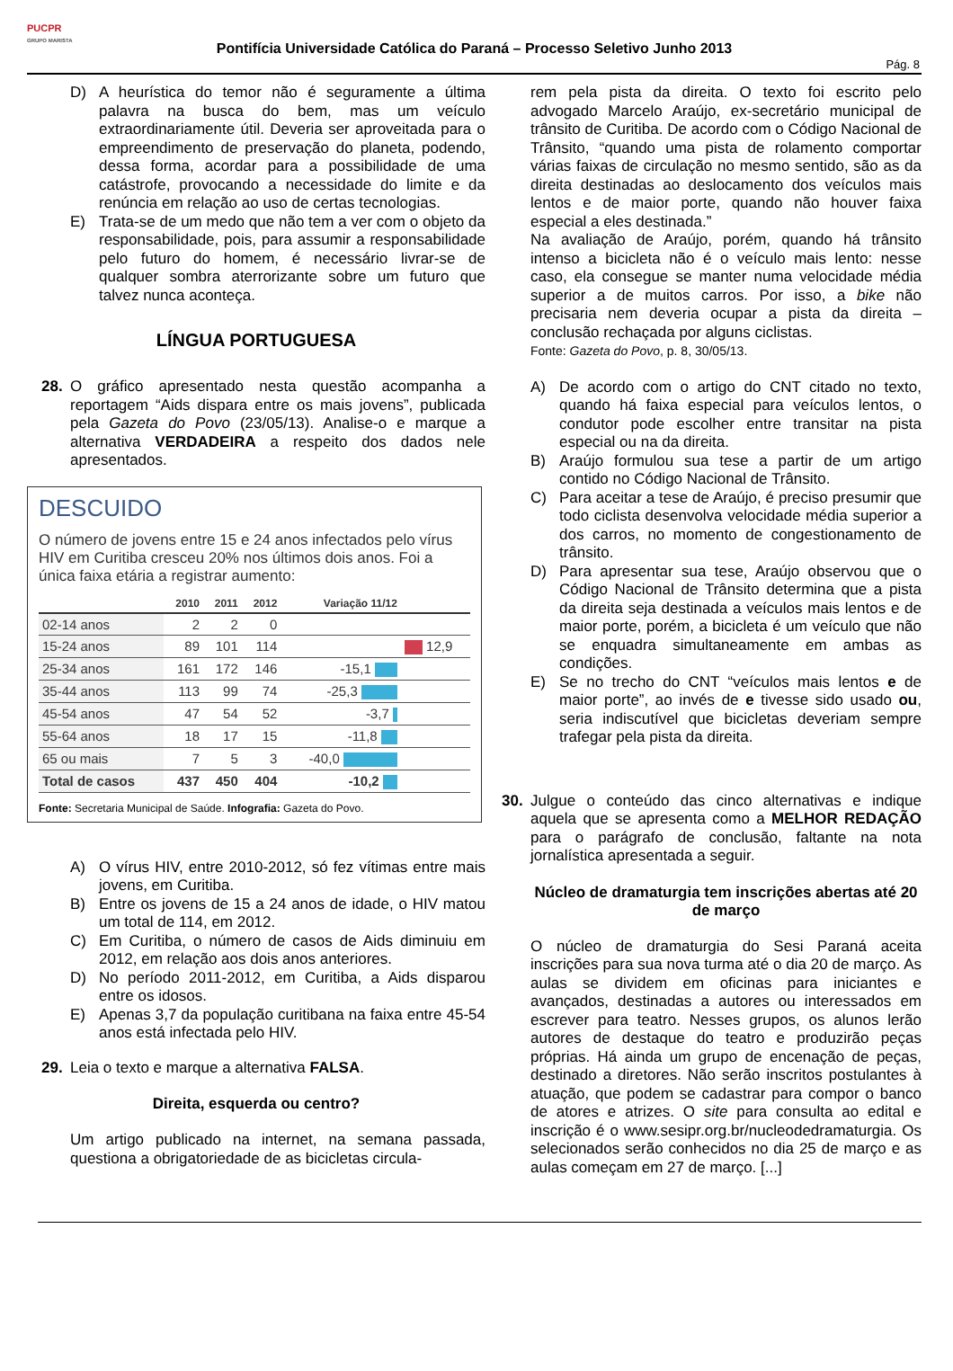PUCPR
GRUPO MARISTA
Pontifícia Universidade Católica do Paraná – Processo Seletivo Junho 2013
Pág. 8
D) A heurística do temor não é seguramente a última palavra na busca do bem, mas um veículo extraordinariamente útil. Deveria ser aproveitada para o empreendimento de preservação do planeta, podendo, dessa forma, acordar para a possibilidade de uma catástrofe, provocando a necessidade do limite e da renúncia em relação ao uso de certas tecnologias.
E) Trata-se de um medo que não tem a ver com o objeto da responsabilidade, pois, para assumir a responsabilidade pelo futuro do homem, é necessário livrar-se de qualquer sombra aterrorizante sobre um futuro que talvez nunca aconteça.
LÍNGUA PORTUGUESA
28.
O gráfico apresentado nesta questão acompanha a reportagem “Aids dispara entre os mais jovens”, publicada pela Gazeta do Povo (23/05/13). Analise-o e marque a alternativa VERDADEIRA a respeito dos dados nele apresentados.
DESCUIDO
O número de jovens entre 15 e 24 anos infectados pelo vírus HIV em Curitiba cresceu 20% nos últimos dois anos. Foi a única faixa etária a registrar aumento:
| | 2010 | 2011 | 2012 | Variação 11/12 | |
| --- | --- | --- | --- | --- | --- |
| 02-14 anos | 2 | 2 | 0 | | |
| 15-24 anos | 89 | 101 | 114 | | 12,9 |
| 25-34 anos | 161 | 172 | 146 | -15,1 | |
| 35-44 anos | 113 | 99 | 74 | -25,3 | |
| 45-54 anos | 47 | 54 | 52 | -3,7 | |
| 55-64 anos | 18 | 17 | 15 | -11,8 | |
| 65 ou mais | 7 | 5 | 3 | -40,0 | |
| Total de casos | 437 | 450 | 404 | -10,2 | |
Fonte: Secretaria Municipal de Saúde. Infografia: Gazeta do Povo.
A) O vírus HIV, entre 2010-2012, só fez vítimas entre mais jovens, em Curitiba.
B) Entre os jovens de 15 a 24 anos de idade, o HIV matou um total de 114, em 2012.
C) Em Curitiba, o número de casos de Aids diminuiu em 2012, em relação aos dois anos anteriores.
D) No período 2011-2012, em Curitiba, a Aids disparou entre os idosos.
E) Apenas 3,7 da população curitibana na faixa entre 45-54 anos está infectada pelo HIV.
29.
Leia o texto e marque a alternativa FALSA.
Direita, esquerda ou centro?
Um artigo publicado na internet, na semana passada, questiona a obrigatoriedade de as bicicletas circula-
rem pela pista da direita. O texto foi escrito pelo advogado Marcelo Araújo, ex-secretário municipal de trânsito de Curitiba. De acordo com o Código Nacional de Trânsito, “quando uma pista de rolamento comportar várias faixas de circulação no mesmo sentido, são as da direita destinadas ao deslocamento dos veículos mais lentos e de maior porte, quando não houver faixa especial a eles destinada.”
Na avaliação de Araújo, porém, quando há trânsito intenso a bicicleta não é o veículo mais lento: nesse caso, ela consegue se manter numa velocidade média superior a de muitos carros. Por isso, a bike não precisaria nem deveria ocupar a pista da direita – conclusão rechaçada por alguns ciclistas.
Fonte: Gazeta do Povo, p. 8, 30/05/13.
A) De acordo com o artigo do CNT citado no texto, quando há faixa especial para veículos lentos, o condutor pode escolher entre transitar na pista especial ou na da direita.
B) Araújo formulou sua tese a partir de um artigo contido no Código Nacional de Trânsito.
C) Para aceitar a tese de Araújo, é preciso presumir que todo ciclista desenvolva velocidade média superior a dos carros, no momento de congestionamento de trânsito.
D) Para apresentar sua tese, Araújo observou que o Código Nacional de Trânsito determina que a pista da direita seja destinada a veículos mais lentos e de maior porte, porém, a bicicleta é um veículo que não se enquadra simultaneamente em ambas as condições.
E) Se no trecho do CNT “veículos mais lentos e de maior porte”, ao invés de e tivesse sido usado ou, seria indiscutível que bicicletas deveriam sempre trafegar pela pista da direita.
30.
Julgue o conteúdo das cinco alternativas e indique aquela que se apresenta como a MELHOR REDAÇÃO para o parágrafo de conclusão, faltante na nota jornalística apresentada a seguir.
Núcleo de dramaturgia tem inscrições abertas até 20 de março
O núcleo de dramaturgia do Sesi Paraná aceita inscrições para sua nova turma até o dia 20 de março. As aulas se dividem em oficinas para iniciantes e avançados, destinadas a autores ou interessados em escrever para teatro. Nesses grupos, os alunos lerão autores de destaque do teatro e produzirão peças próprias. Há ainda um grupo de encenação de peças, destinado a diretores. Não serão inscritos postulantes à atuação, que podem se cadastrar para compor o banco de atores e atrizes. O site para consulta ao edital e inscrição é o www.sesipr.org.br/nucleodedramaturgia. Os selecionados serão conhecidos no dia 25 de março e as aulas começam em 27 de março. [...]